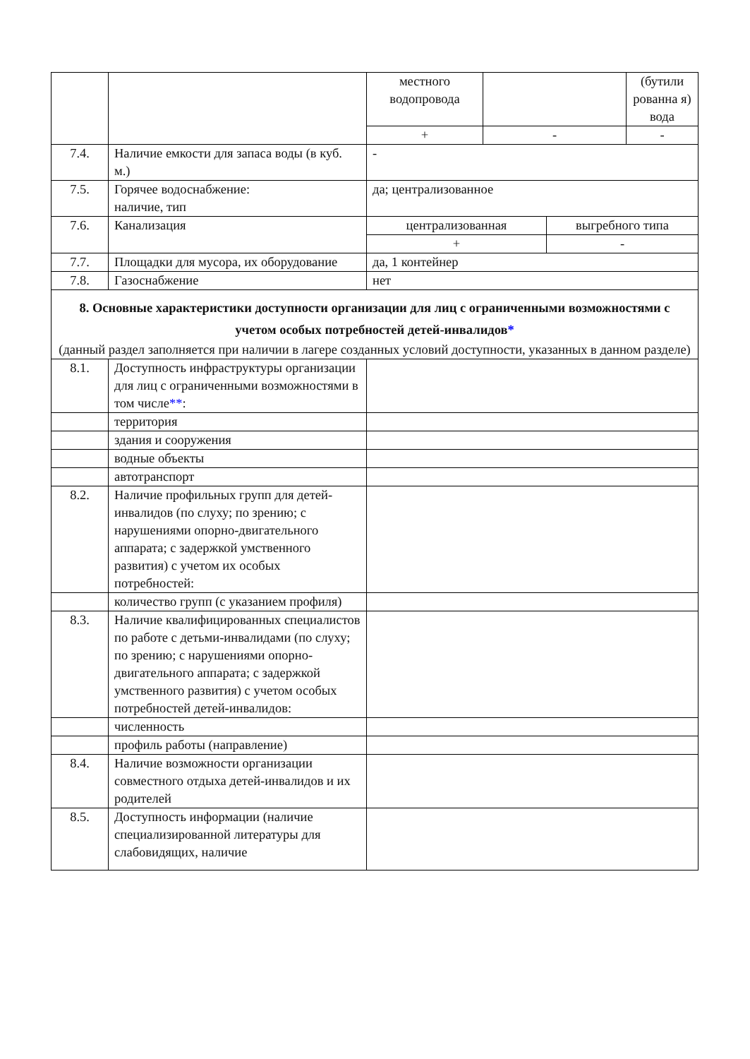| | | местного водопровода | | | (бутили рованна я) вода |
| | | + | - | | - |
| 7.4. | Наличие емкости для запаса воды (в куб. м.) | - | | | |
| 7.5. | Горячее водоснабжение: наличие, тип | да; централизованное | | | |
| 7.6. | Канализация | централизованная | | выгребного типа | |
| | | + | | - | |
| 7.7. | Площадки для мусора, их оборудование | да, 1 контейнер | | | |
| 7.8. | Газоснабжение | нет | | | |
| 8. Основные характеристики доступности организации для лиц с ограниченными возможностями с учетом особых потребностей детей-инвалидов * (данный раздел заполняется при наличии в лагере созданных условий доступности, указанных в данном разделе) | | | | | |
| 8.1. | Доступность инфраструктуры организации для лиц с ограниченными возможностями в том числе ** : | | | | |
| | территория | | | | |
| | здания и сооружения | | | | |
| | водные объекты | | | | |
| | автотранспорт | | | | |
| 8.2. | Наличие профильных групп для детей-инвалидов (по слуху; по зрению; с нарушениями опорно-двигательного аппарата; с задержкой умственного развития) с учетом их особых потребностей: | | | | |
| | количество групп (с указанием профиля) | | | | |
| 8.3. | Наличие квалифицированных специалистов по работе с детьми-инвалидами (по слуху; по зрению; с нарушениями опорно-двигательного аппарата; с задержкой умственного развития) с учетом особых потребностей детей-инвалидов: | | | | |
| | численность | | | | |
| | профиль работы (направление) | | | | |
| 8.4. | Наличие возможности организации совместного отдыха детей-инвалидов и их родителей | | | | |
| 8.5. | Доступность информации (наличие специализированной литературы для слабовидящих, наличие | | | | |